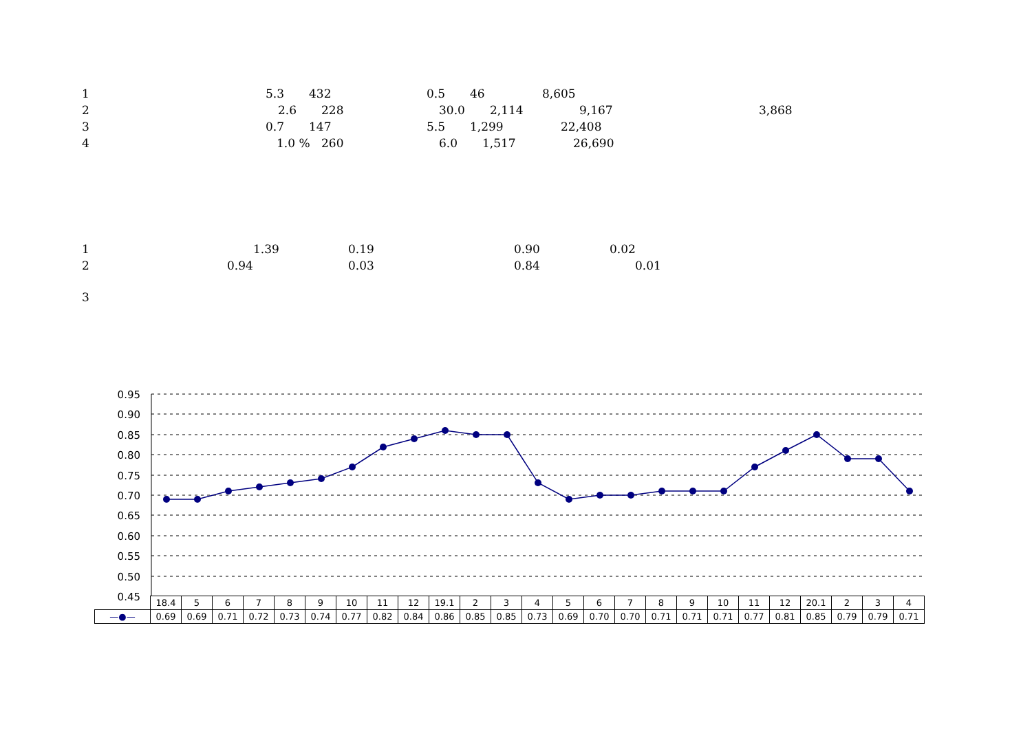1 5.3 432 0.5 46 8,605
2 2.6 228 30.0 2,114 9,167 3,868
3 0.7 147 5.5 1,299 22,408
4 1.0 % 260 6.0 1,517 26,690
1 1.39 0.19 0.90 0.02
2 0.94 0.03 0.84 0.01
3
0.95
0.90
0.85
0.80
0.75
0.70
0.65
0.60
0.55
0.50
0.45
| | 18.4 | 5 | 6 | 7 | 8 | 9 | 10 | 11 | 12 | 19.1 | 2 | 3 | 4 | 5 | 6 | 7 | 8 | 9 | 10 | 11 | 12 | 20.1 | 2 | 3 | 4 |
| —●— | 0.69 | 0.69 | 0.71 | 0.72 | 0.73 | 0.74 | 0.77 | 0.82 | 0.84 | 0.86 | 0.85 | 0.85 | 0.73 | 0.69 | 0.70 | 0.70 | 0.71 | 0.71 | 0.71 | 0.77 | 0.81 | 0.85 | 0.79 | 0.79 | 0.71 |